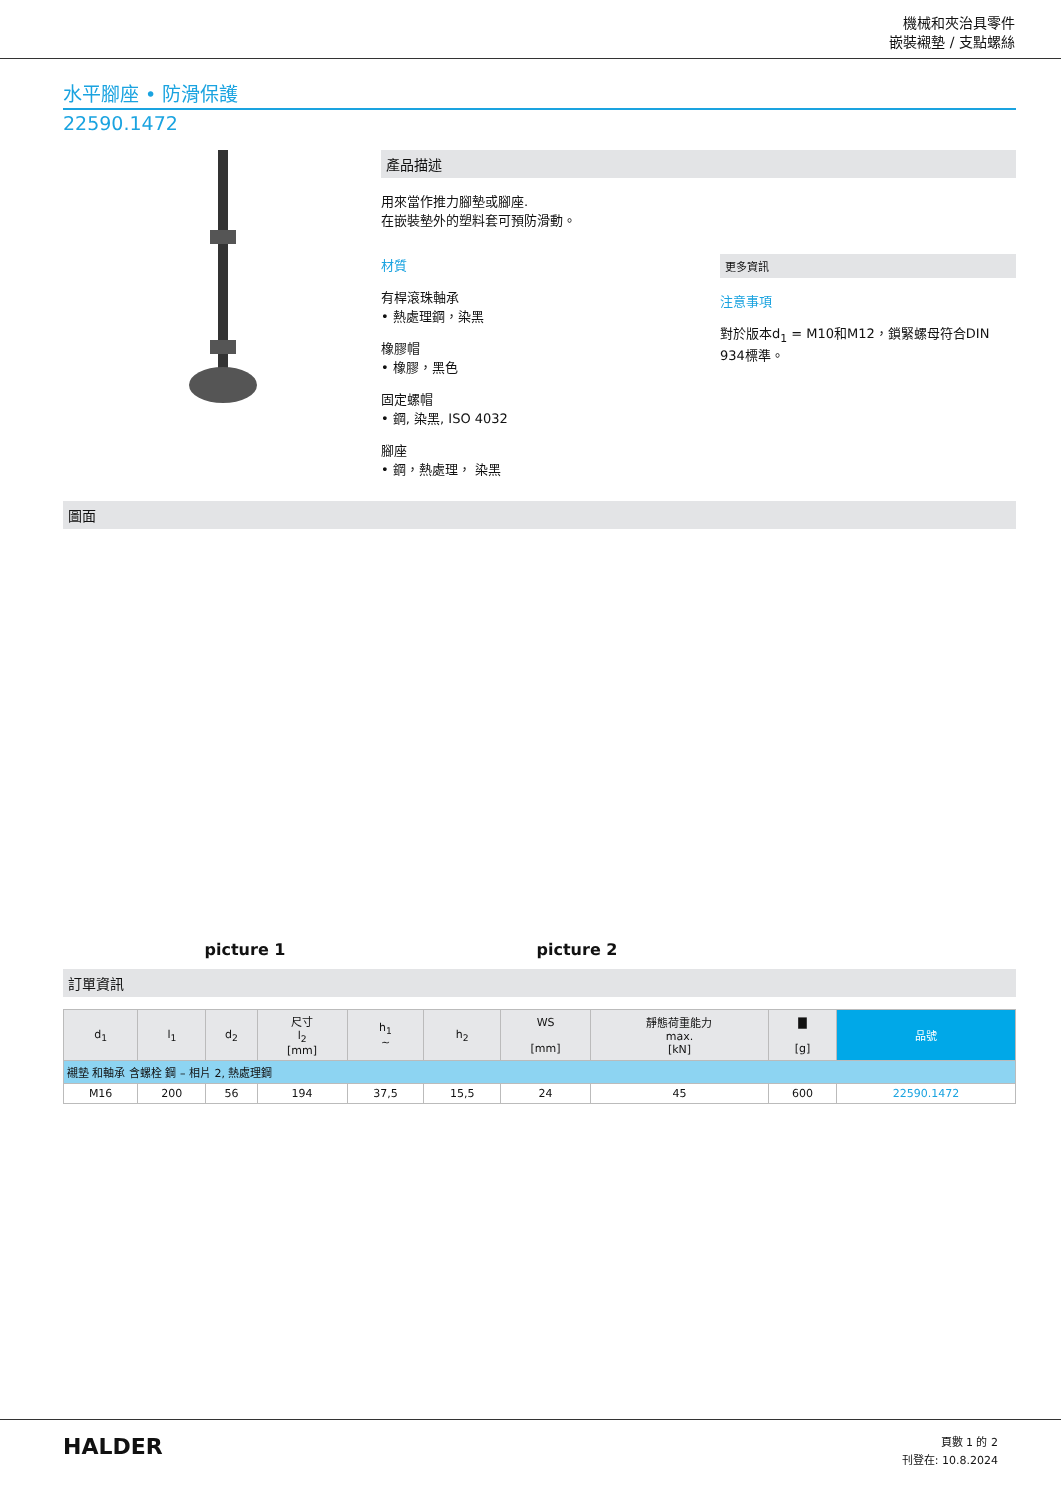機械和夾治具零件
嵌裝襯墊 / 支點螺絲
水平腳座 • 防滑保護
22590.1472
產品描述
用來當作推力腳墊或腳座.
在嵌裝墊外的塑料套可預防滑動。
材質
有桿滾珠軸承
• 熱處理鋼，染黑
橡膠帽
• 橡膠，黑色
固定螺帽
• 鋼, 染黑, ISO 4032
腳座
• 鋼，熱處理， 染黑
更多資訊
注意事項
對於版本d<sub>1</sub> = M10和M12，鎖緊螺母符合DIN 934標準。
圖面
picture 1
picture 2
訂單資訊
| d<sub>1</sub> | l<sub>1</sub> | d<sub>2</sub> | 尺寸 l<sub>2</sub> [mm] | h<sub>1</sub> ~ | h<sub>2</sub> | WS [mm] | 靜態荷重能力 max. [kN] | ▇ [g] | 品號 |
| --- | --- | --- | --- | --- | --- | --- | --- | --- | --- |
| 襯墊 和軸承 含螺栓 鋼 – 相片 2, 熱處理鋼 | | | | | | | | | |
| M16 | 200 | 56 | 194 | 37,5 | 15,5 | 24 | 45 | 600 | 22590.1472 |
HALDER
頁數 1 的 2
刊登在: 10.8.2024